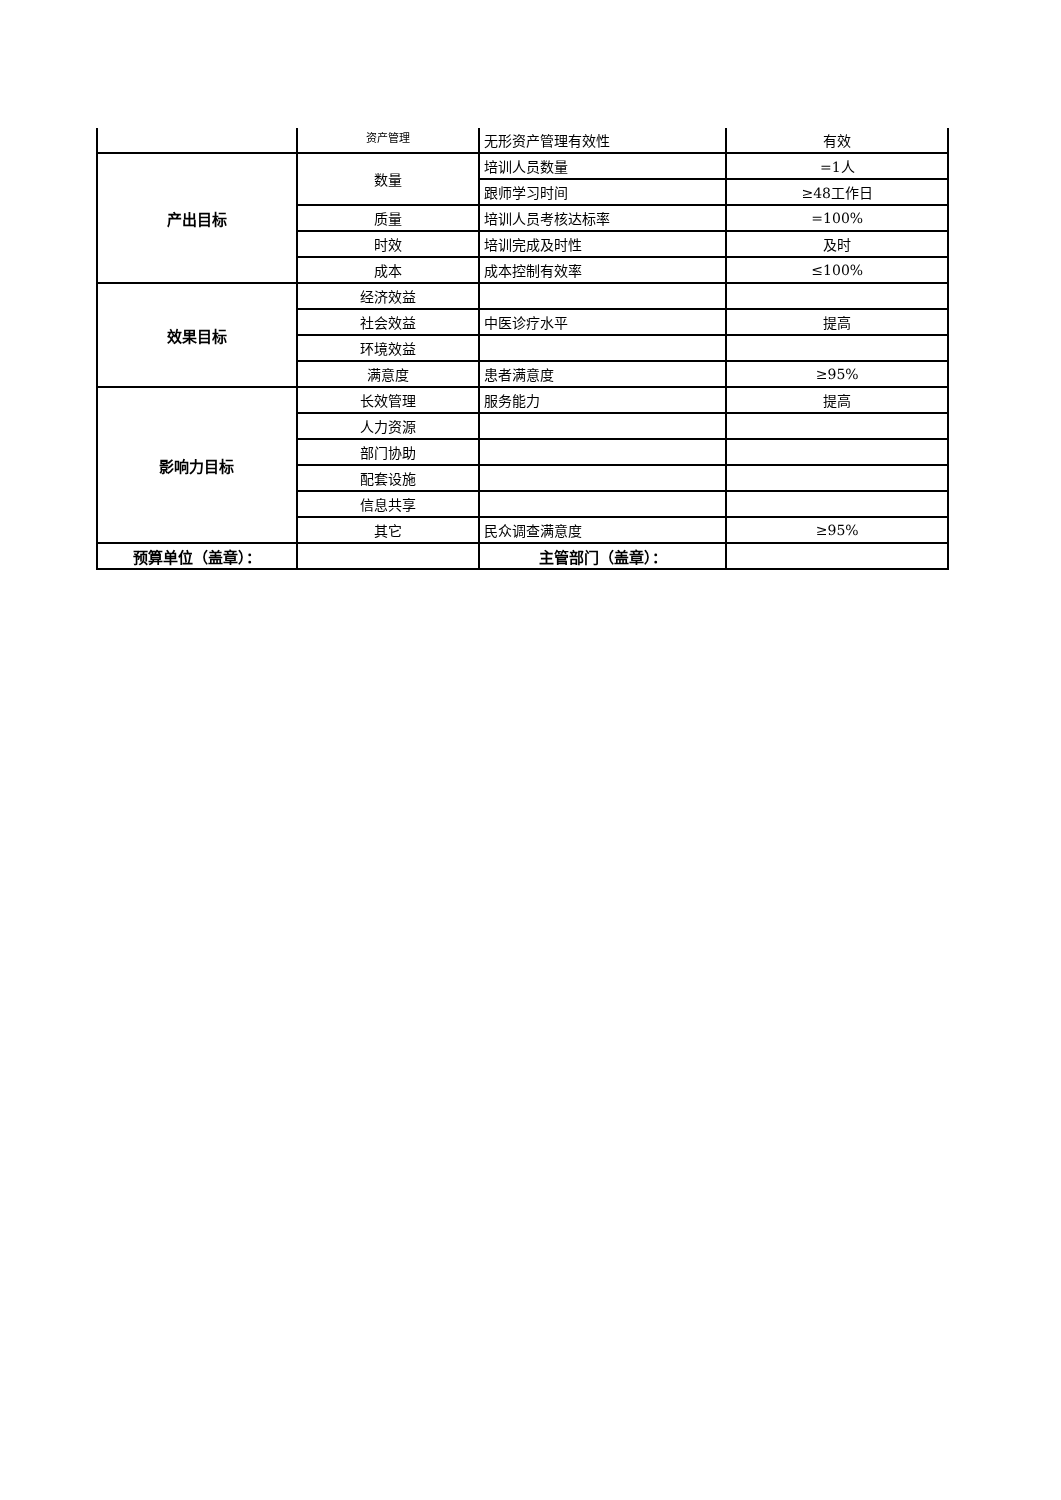| | 资产管理 | 无形资产管理有效性 | 有效 |
| 产出目标 | 数量 | 培训人员数量 | =1人 |
| | | 跟师学习时间 | ≥48工作日 |
| | 质量 | 培训人员考核达标率 | =100% |
| | 时效 | 培训完成及时性 | 及时 |
| | 成本 | 成本控制有效率 | ≤100% |
| 效果目标 | 经济效益 | | |
| | 社会效益 | 中医诊疗水平 | 提高 |
| | 环境效益 | | |
| | 满意度 | 患者满意度 | ≥95% |
| 影响力目标 | 长效管理 | 服务能力 | 提高 |
| | 人力资源 | | |
| | 部门协助 | | |
| | 配套设施 | | |
| | 信息共享 | | |
| | 其它 | 民众调查满意度 | ≥95% |
| 预算单位（盖章）： | | 主管部门（盖章）： | |